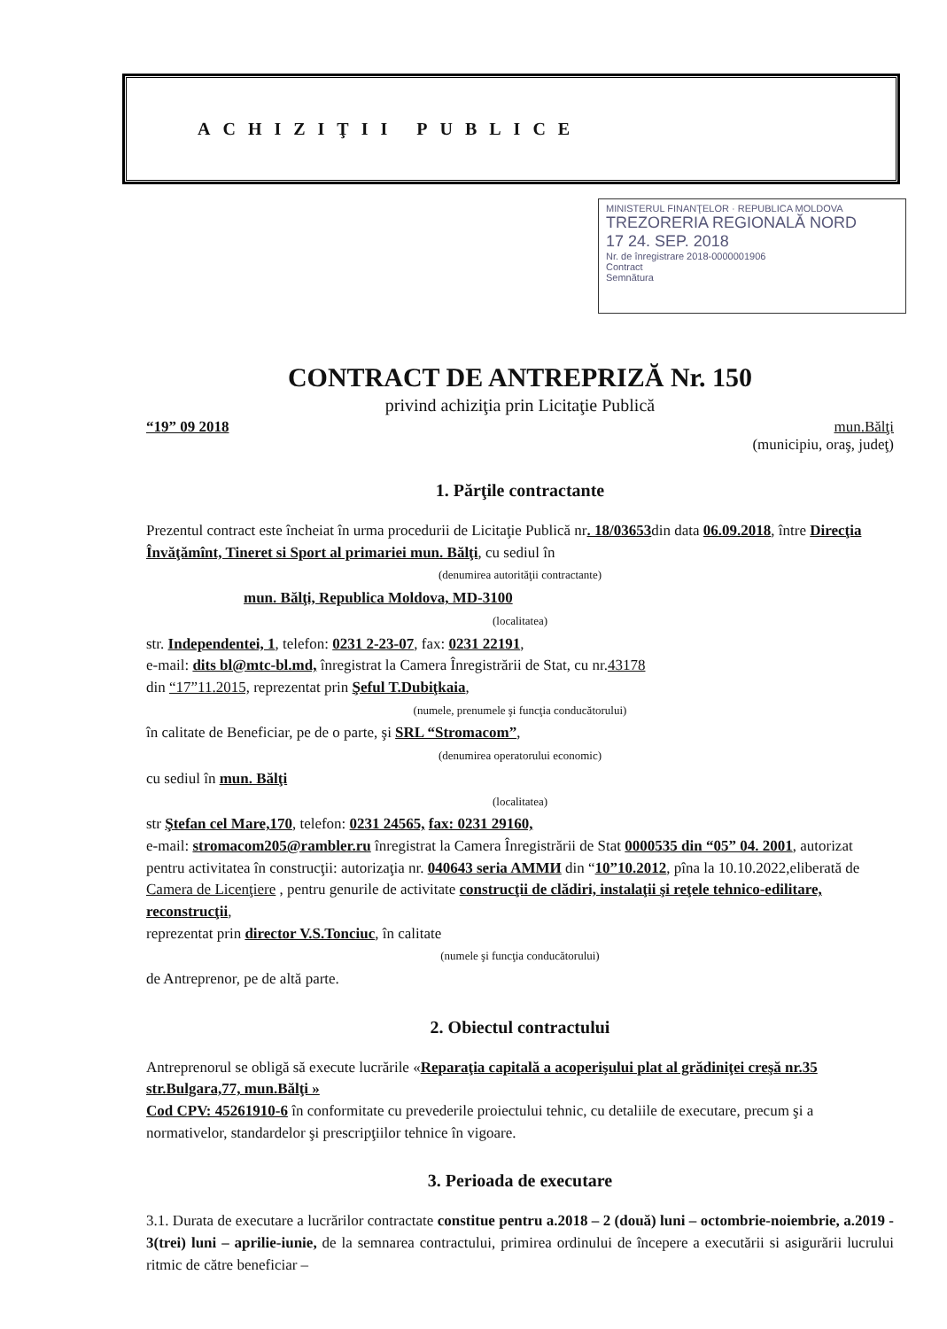ACHIZIŢII PUBLICE
MINISTERUL FINANŢELOR · REPUBLICA MOLDOVA
TREZORERIA REGIONALĂ NORD
17 24. SEP. 2018
Nr. de înregistrare 2018-0000001906
Contract
Semnătura
CONTRACT DE ANTREPRIZĂ Nr. 150
privind achiziţia prin Licitaţie Publică
“19” 09 2018 mun.Bălţi
(municipiu, oraş, judeţ)
1. Părţile contractante
Prezentul contract este încheiat în urma procedurii de Licitaţie Publică nr. 18/03653din data 06.09.2018, între Direcţia Învăţămînt, Tineret si Sport al primariei mun. Bălţi, cu sediul în
(denumirea autorităţii contractante)
mun. Bălţi, Republica Moldova, MD-3100
(localitatea)
str. Independentei, 1, telefon: 0231 2-23-07, fax: 0231 22191,
e-mail: dits bl@mtc-bl.md, înregistrat la Camera Înregistrării de Stat, cu nr.43178
din “17”11.2015, reprezentat prin Şeful T.Dubiţkaia,
(numele, prenumele şi funcţia conducătorului)
în calitate de Beneficiar, pe de o parte, şi SRL “Stromacom”,
(denumirea operatorului economic)
cu sediul în mun. Bălţi
(localitatea)
str Ştefan cel Mare,170, telefon: 0231 24565, fax: 0231 29160,
e-mail: stromacom205@rambler.ru înregistrat la Camera Înregistrării de Stat 0000535 din “05” 04. 2001, autorizat pentru activitatea în construcţii: autorizaţia nr. 040643 seria AMMИ din “10”10.2012, pîna la 10.10.2022,eliberată de Camera de Licenţiere , pentru genurile de activitate construcţii de clădiri, instalaţii şi reţele tehnico-edilitare, reconstrucţii,
reprezentat prin director V.S.Tonciuc, în calitate
(numele şi funcţia conducătorului)
de Antreprenor, pe de altă parte.
2. Obiectul contractului
Antreprenorul se obligă să execute lucrările «Reparaţia capitală a acoperişului plat al grădiniţei creşă nr.35 str.Bulgara,77, mun.Bălţi »
Cod CPV: 45261910-6 în conformitate cu prevederile proiectului tehnic, cu detaliile de executare, precum şi a normativelor, standardelor şi prescripţiilor tehnice în vigoare.
3. Perioada de executare
3.1. Durata de executare a lucrărilor contractate constitue pentru a.2018 – 2 (două) luni – octombrie-noiembrie, a.2019 - 3(trei) luni – aprilie-iunie, de la semnarea contractului, primirea ordinului de începere a executării si asigurării lucrului ritmic de către beneficiar –